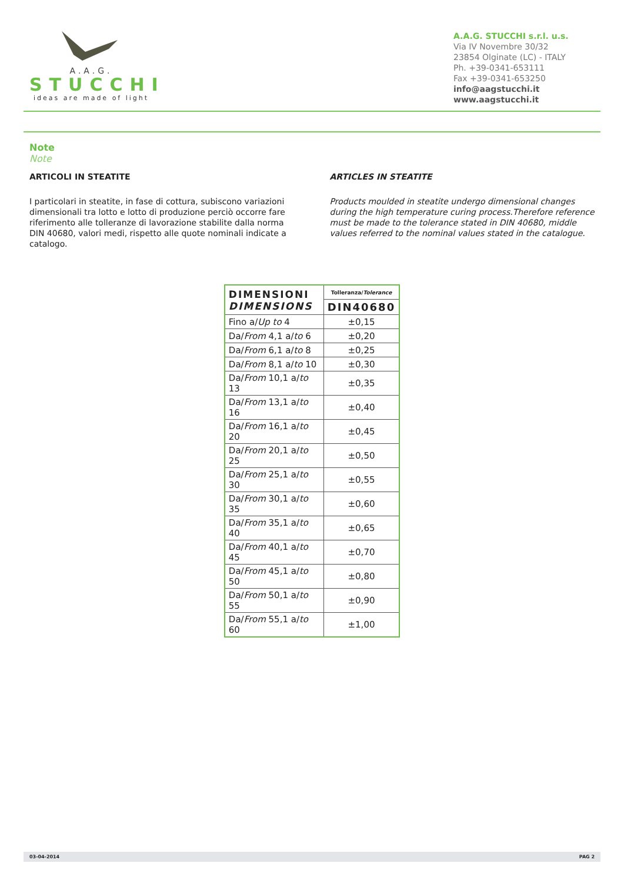A.A.G.
STUCCHI
ideas are made of light
A.A.G. STUCCHI s.r.l. u.s.
Via IV Novembre 30/32
23854 Olginate (LC) - ITALY
Ph. +39-0341-653111
Fax +39-0341-653250
info@aagstucchi.it
www.aagstucchi.it
Note
Note
ARTICOLI IN STEATITE
I particolari in steatite, in fase di cottura, subiscono variazioni dimensionali tra lotto e lotto di produzione perciò occorre fare riferimento alle tolleranze di lavorazione stabilite dalla norma DIN 40680, valori medi, rispetto alle quote nominali indicate a catalogo.
ARTICLES IN STEATITE
Products moulded in steatite undergo dimensional changes during the high temperature curing process.Therefore reference must be made to the tolerance stated in DIN 40680, middle values referred to the nominal values stated in the catalogue.
| DIMENSIONI DIMENSIONS | Tolleranza/ Tolerance |
| | DIN40680 |
| Fino a/ Up to 4 | ±0,15 |
| Da/ From 4,1 a/ to 6 | ±0,20 |
| Da/ From 6,1 a/ to 8 | ±0,25 |
| Da/ From 8,1 a/ to 10 | ±0,30 |
| Da/ From 10,1 a/ to 13 | ±0,35 |
| Da/ From 13,1 a/ to 16 | ±0,40 |
| Da/ From 16,1 a/ to 20 | ±0,45 |
| Da/ From 20,1 a/ to 25 | ±0,50 |
| Da/ From 25,1 a/ to 30 | ±0,55 |
| Da/ From 30,1 a/ to 35 | ±0,60 |
| Da/ From 35,1 a/ to 40 | ±0,65 |
| Da/ From 40,1 a/ to 45 | ±0,70 |
| Da/ From 45,1 a/ to 50 | ±0,80 |
| Da/ From 50,1 a/ to 55 | ±0,90 |
| Da/ From 55,1 a/ to 60 | ±1,00 |
03-04-2014 PAG 2